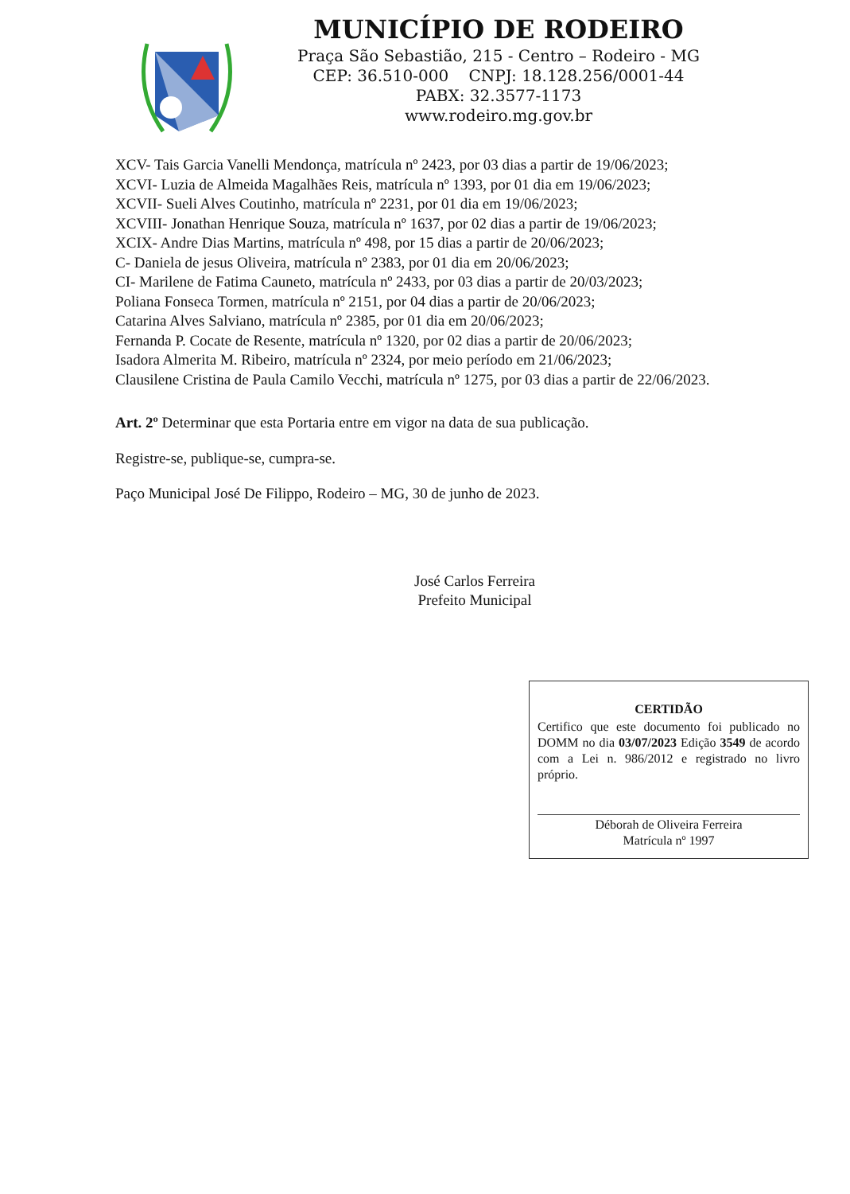MUNICÍPIO DE RODEIRO
Praça São Sebastião, 215 - Centro – Rodeiro - MG
CEP: 36.510-000 CNPJ: 18.128.256/0001-44
PABX: 32.3577-1173
www.rodeiro.mg.gov.br
XCV- Tais Garcia Vanelli Mendonça, matrícula nº 2423, por 03 dias a partir de 19/06/2023;
XCVI- Luzia de Almeida Magalhães Reis, matrícula nº 1393, por 01 dia em 19/06/2023;
XCVII- Sueli Alves Coutinho, matrícula nº 2231, por 01 dia em 19/06/2023;
XCVIII- Jonathan Henrique Souza, matrícula nº 1637, por 02 dias a partir de 19/06/2023;
XCIX- Andre Dias Martins, matrícula nº 498, por 15 dias a partir de 20/06/2023;
C- Daniela de jesus Oliveira, matrícula nº 2383, por 01 dia em 20/06/2023;
CI- Marilene de Fatima Cauneto, matrícula nº 2433, por 03 dias a partir de 20/03/2023;
Poliana Fonseca Tormen, matrícula nº 2151, por 04 dias a partir de 20/06/2023;
Catarina Alves Salviano, matrícula nº 2385, por 01 dia em 20/06/2023;
Fernanda P. Cocate de Resente, matrícula nº 1320, por 02 dias a partir de 20/06/2023;
Isadora Almerita M. Ribeiro, matrícula nº 2324, por meio período em 21/06/2023;
Clausilene Cristina de Paula Camilo Vecchi, matrícula nº 1275, por 03 dias a partir de 22/06/2023.
Art. 2º Determinar que esta Portaria entre em vigor na data de sua publicação.
Registre-se, publique-se, cumpra-se.
Paço Municipal José De Filippo, Rodeiro – MG, 30 de junho de 2023.
José Carlos Ferreira
Prefeito Municipal
CERTIDÃO
Certifico que este documento foi publicado no DOMM no dia 03/07/2023 Edição 3549 de acordo com a Lei n. 986/2012 e registrado no livro próprio.
Déborah de Oliveira Ferreira
Matrícula nº 1997